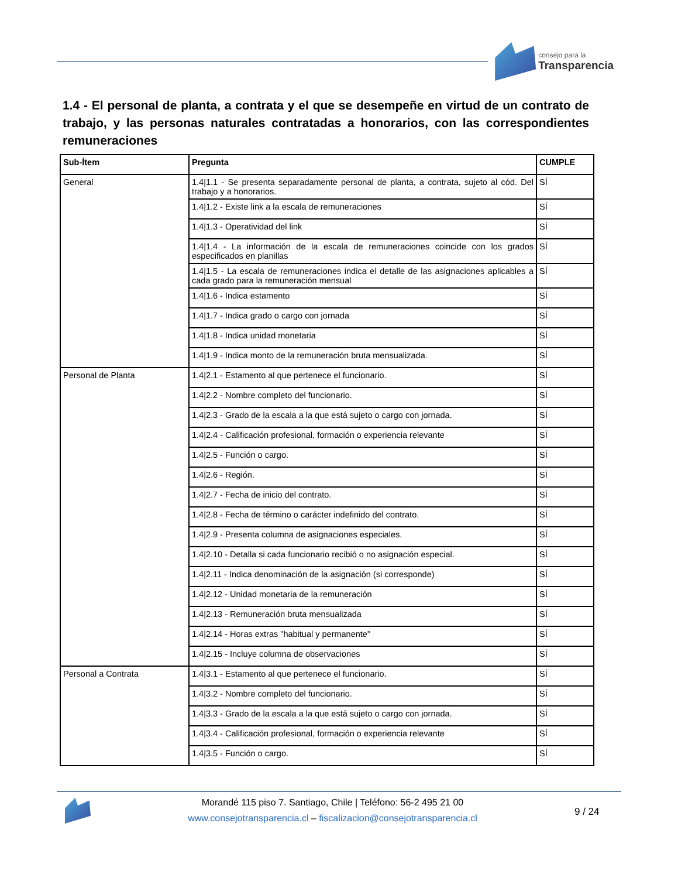consejo para la
Transparencia
1.4 - El personal de planta, a contrata y el que se desempeñe en virtud de un contrato de trabajo, y las personas naturales contratadas a honorarios, con las correspondientes remuneraciones
| Sub-Ítem | Pregunta | CUMPLE |
| --- | --- | --- |
| General | 1.4/1.1 - Se presenta separadamente personal de planta, a contrata, sujeto al cód. Del trabajo y a honorarios. | SÍ |
| | 1.4/1.2 - Existe link a la escala de remuneraciones | SÍ |
| | 1.4/1.3 - Operatividad del link | SÍ |
| | 1.4/1.4 - La información de la escala de remuneraciones coincide con los grados especificados en planillas | SÍ |
| | 1.4/1.5 - La escala de remuneraciones indica el detalle de las asignaciones aplicables a cada grado para la remuneración mensual | SÍ |
| | 1.4/1.6 - Indica estamento | SÍ |
| | 1.4/1.7 - Indica grado o cargo con jornada | SÍ |
| | 1.4/1.8 - Indica unidad monetaria | SÍ |
| | 1.4/1.9 - Indica monto de la remuneración bruta mensualizada. | SÍ |
| Personal de Planta | 1.4/2.1 - Estamento al que pertenece el funcionario. | SÍ |
| | 1.4/2.2 - Nombre completo del funcionario. | SÍ |
| | 1.4/2.3 - Grado de la escala a la que está sujeto o cargo con jornada. | SÍ |
| | 1.4/2.4 - Calificación profesional, formación o experiencia relevante | SÍ |
| | 1.4/2.5 - Función o cargo. | SÍ |
| | 1.4/2.6 - Región. | SÍ |
| | 1.4/2.7 - Fecha de inicio del contrato. | SÍ |
| | 1.4/2.8 - Fecha de término o carácter indefinido del contrato. | SÍ |
| | 1.4/2.9 - Presenta columna de asignaciones especiales. | SÍ |
| | 1.4/2.10 - Detalla si cada funcionario recibió o no asignación especial. | SÍ |
| | 1.4/2.11 - Indica denominación de la asignación (si corresponde) | SÍ |
| | 1.4/2.12 - Unidad monetaria de la remuneración | SÍ |
| | 1.4/2.13 - Remuneración bruta mensualizada | SÍ |
| | 1.4/2.14 - Horas extras "habitual y permanente" | SÍ |
| | 1.4/2.15 - Incluye columna de observaciones | SÍ |
| Personal a Contrata | 1.4/3.1 - Estamento al que pertenece el funcionario. | SÍ |
| | 1.4/3.2 - Nombre completo del funcionario. | SÍ |
| | 1.4/3.3 - Grado de la escala a la que está sujeto o cargo con jornada. | SÍ |
| | 1.4/3.4 - Calificación profesional, formación o experiencia relevante | SÍ |
| | 1.4/3.5 - Función o cargo. | SÍ |
Morandé 115 piso 7. Santiago, Chile | Teléfono: 56-2 495 21 00
www.consejotransparencia.cl – fiscalizacion@consejotransparencia.cl
9 / 24